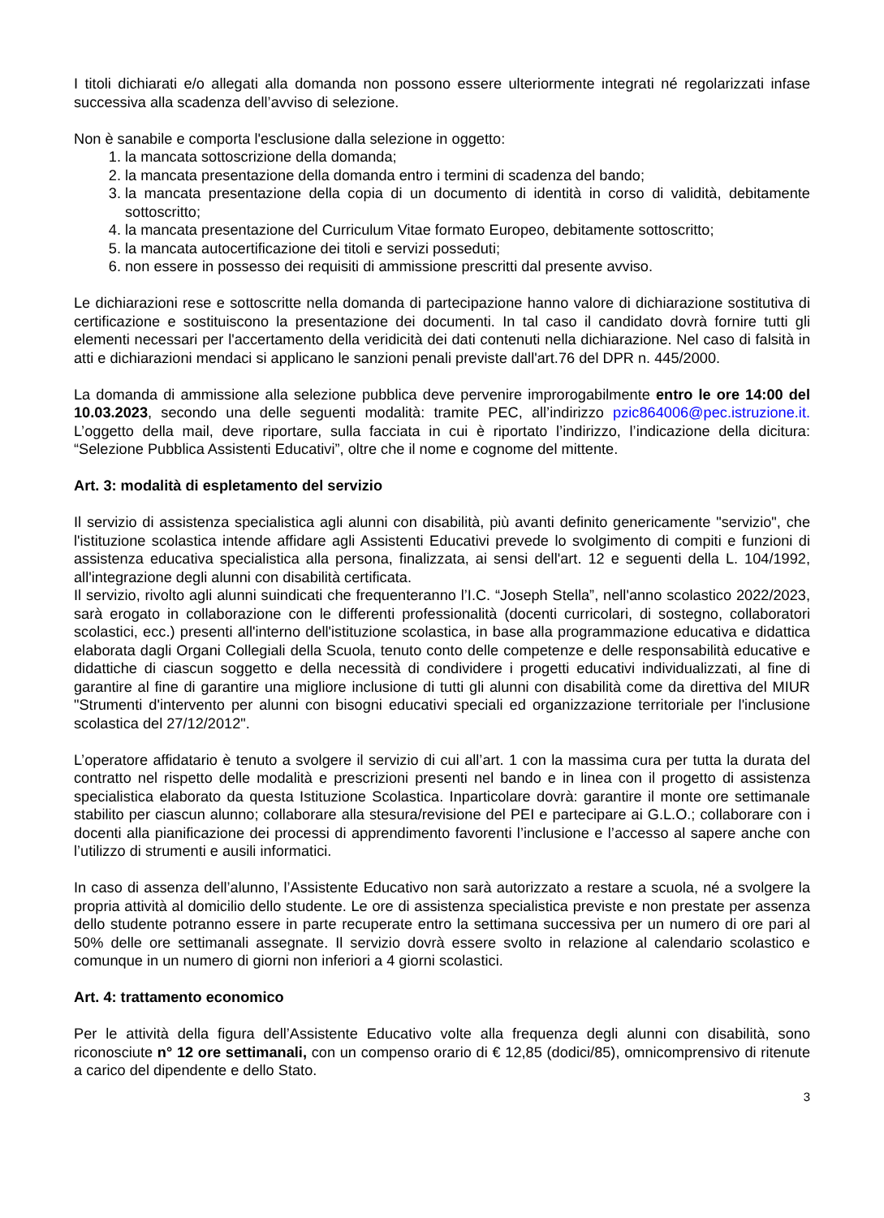I titoli dichiarati e/o allegati alla domanda non possono essere ulteriormente integrati né regolarizzati infase successiva alla scadenza dell’avviso di selezione.
Non è sanabile e comporta l'esclusione dalla selezione in oggetto:
1. la mancata sottoscrizione della domanda;
2. la mancata presentazione della domanda entro i termini di scadenza del bando;
3. la mancata presentazione della copia di un documento di identità in corso di validità, debitamente sottoscritto;
4. la mancata presentazione del Curriculum Vitae formato Europeo, debitamente sottoscritto;
5. la mancata autocertificazione dei titoli e servizi posseduti;
6. non essere in possesso dei requisiti di ammissione prescritti dal presente avviso.
Le dichiarazioni rese e sottoscritte nella domanda di partecipazione hanno valore di dichiarazione sostitutiva di certificazione e sostituiscono la presentazione dei documenti. In tal caso il candidato dovrà fornire tutti gli elementi necessari per l'accertamento della veridicità dei dati contenuti nella dichiarazione. Nel caso di falsità in atti e dichiarazioni mendaci si applicano le sanzioni penali previste dall'art.76 del DPR n. 445/2000.
La domanda di ammissione alla selezione pubblica deve pervenire improrogabilmente entro le ore 14:00 del 10.03.2023, secondo una delle seguenti modalità: tramite PEC, all’indirizzo pzic864006@pec.istruzione.it. L’oggetto della mail, deve riportare, sulla facciata in cui è riportato l’indirizzo, l’indicazione della dicitura: “Selezione Pubblica Assistenti Educativi”, oltre che il nome e cognome del mittente.
Art. 3: modalità di espletamento del servizio
Il servizio di assistenza specialistica agli alunni con disabilità, più avanti definito genericamente "servizio", che l'istituzione scolastica intende affidare agli Assistenti Educativi prevede lo svolgimento di compiti e funzioni di assistenza educativa specialistica alla persona, finalizzata, ai sensi dell'art. 12 e seguenti della L. 104/1992, all'integrazione degli alunni con disabilità certificata.
Il servizio, rivolto agli alunni suindicati che frequenteranno l’I.C. “Joseph Stella”, nell'anno scolastico 2022/2023, sarà erogato in collaborazione con le differenti professionalità (docenti curricolari, di sostegno, collaboratori scolastici, ecc.) presenti all'interno dell'istituzione scolastica, in base alla programmazione educativa e didattica elaborata dagli Organi Collegiali della Scuola, tenuto conto delle competenze e delle responsabilità educative e didattiche di ciascun soggetto e della necessità di condividere i progetti educativi individualizzati, al fine di garantire al fine di garantire una migliore inclusione di tutti gli alunni con disabilità come da direttiva del MIUR "Strumenti d'intervento per alunni con bisogni educativi speciali ed organizzazione territoriale per l'inclusione scolastica del 27/12/2012".
L’operatore affidatario è tenuto a svolgere il servizio di cui all’art. 1 con la massima cura per tutta la durata del contratto nel rispetto delle modalità e prescrizioni presenti nel bando e in linea con il progetto di assistenza specialistica elaborato da questa Istituzione Scolastica. Inparticolare dovrà: garantire il monte ore settimanale stabilito per ciascun alunno; collaborare alla stesura/revisione del PEI e partecipare ai G.L.O.; collaborare con i docenti alla pianificazione dei processi di apprendimento favorenti l’inclusione e l’accesso al sapere anche con l’utilizzo di strumenti e ausili informatici.
In caso di assenza dell’alunno, l’Assistente Educativo non sarà autorizzato a restare a scuola, né a svolgere la propria attività al domicilio dello studente. Le ore di assistenza specialistica previste e non prestate per assenza dello studente potranno essere in parte recuperate entro la settimana successiva per un numero di ore pari al 50% delle ore settimanali assegnate. Il servizio dovrà essere svolto in relazione al calendario scolastico e comunque in un numero di giorni non inferiori a 4 giorni scolastici.
Art. 4: trattamento economico
Per le attività della figura dell’Assistente Educativo volte alla frequenza degli alunni con disabilità, sono riconosciute n° 12 ore settimanali, con un compenso orario di € 12,85 (dodici/85), omnicomprensivo di ritenute a carico del dipendente e dello Stato.
3